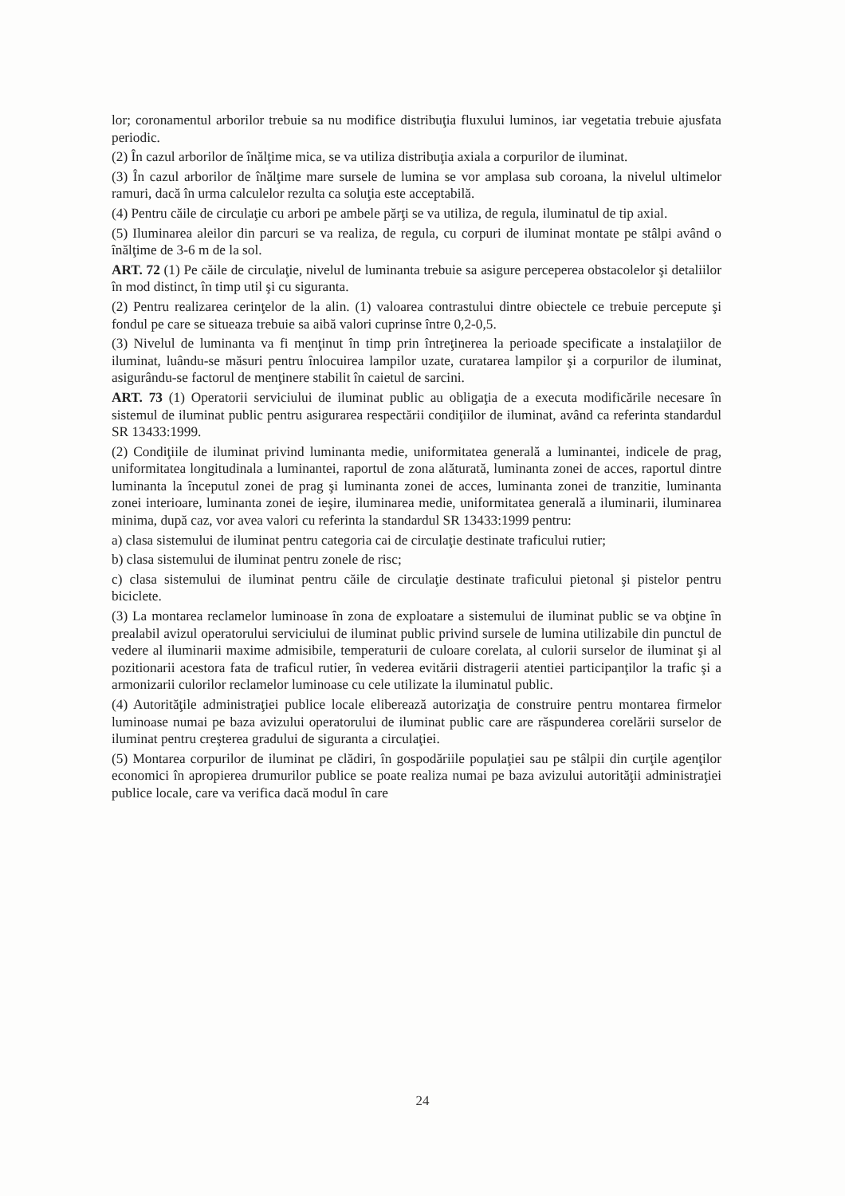lor; coronamentul arborilor trebuie sa nu modifice distribuţia fluxului luminos, iar vegetatia trebuie ajusfata periodic.
(2) În cazul arborilor de înălţime mica, se va utiliza distribuţia axiala a corpurilor de iluminat.
(3) În cazul arborilor de înălţime mare sursele de lumina se vor amplasa sub coroana, la nivelul ultimelor ramuri, dacă în urma calculelor rezulta ca soluţia este acceptabilă.
(4) Pentru căile de circulaţie cu arbori pe ambele părţi se va utiliza, de regula, iluminatul de tip axial.
(5) Iluminarea aleilor din parcuri se va realiza, de regula, cu corpuri de iluminat montate pe stâlpi având o înălţime de 3-6 m de la sol.
ART. 72 (1) Pe căile de circulaţie, nivelul de luminanta trebuie sa asigure perceperea obstacolelor şi detaliilor în mod distinct, în timp util şi cu siguranta.
(2) Pentru realizarea cerinţelor de la alin. (1) valoarea contrastului dintre obiectele ce trebuie percepute şi fondul pe care se situeaza trebuie sa aibă valori cuprinse între 0,2-0,5.
(3) Nivelul de luminanta va fi menţinut în timp prin întreţinerea la perioade specificate a instalaţiilor de iluminat, luându-se măsuri pentru înlocuirea lampilor uzate, curatarea lampilor şi a corpurilor de iluminat, asigurându-se factorul de menţinere stabilit în caietul de sarcini.
ART. 73 (1) Operatorii serviciului de iluminat public au obligaţia de a executa modificările necesare în sistemul de iluminat public pentru asigurarea respectării condiţiilor de iluminat, având ca referinta standardul SR 13433:1999.
(2) Condiţiile de iluminat privind luminanta medie, uniformitatea generală a luminantei, indicele de prag, uniformitatea longitudinala a luminantei, raportul de zona alăturată, luminanta zonei de acces, raportul dintre luminanta la începutul zonei de prag şi luminanta zonei de acces, luminanta zonei de tranzitie, luminanta zonei interioare, luminanta zonei de ieşire, iluminarea medie, uniformitatea generală a iluminarii, iluminarea minima, după caz, vor avea valori cu referinta la standardul SR 13433:1999 pentru:
a) clasa sistemului de iluminat pentru categoria cai de circulaţie destinate traficului rutier;
b) clasa sistemului de iluminat pentru zonele de risc;
c) clasa sistemului de iluminat pentru căile de circulaţie destinate traficului pietonal şi pistelor pentru biciclete.
(3) La montarea reclamelor luminoase în zona de exploatare a sistemului de iluminat public se va obţine în prealabil avizul operatorului serviciului de iluminat public privind sursele de lumina utilizabile din punctul de vedere al iluminarii maxime admisibile, temperaturii de culoare corelata, al culorii surselor de iluminat şi al pozitionarii acestora fata de traficul rutier, în vederea evitării distragerii atentiei participanţilor la trafic şi a armonizarii culorilor reclamelor luminoase cu cele utilizate la iluminatul public.
(4) Autorităţile administraţiei publice locale eliberează autorizaţia de construire pentru montarea firmelor luminoase numai pe baza avizului operatorului de iluminat public care are răspunderea corelării surselor de iluminat pentru creşterea gradului de siguranta a circulaţiei.
(5) Montarea corpurilor de iluminat pe clădiri, în gospodăriile populaţiei sau pe stâlpii din curţile agenţilor economici în apropierea drumurilor publice se poate realiza numai pe baza avizului autorităţii administraţiei publice locale, care va verifica dacă modul în care
24